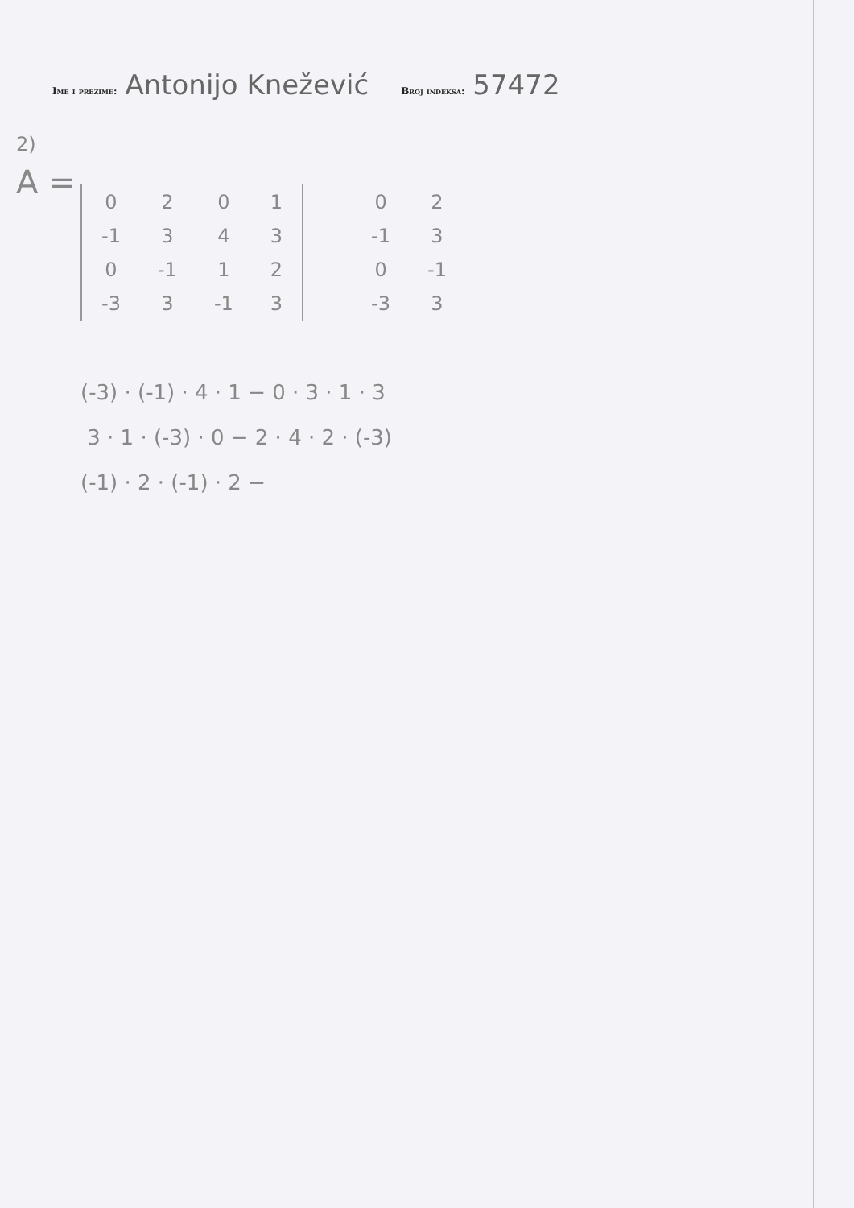Ime i prezime: Antonijo Knežević Broj indeksa: 57472
2)
A =
| 0 | 2 | 0 | 1 |
| -1 | 3 | 4 | 3 |
| 0 | -1 | 1 | 2 |
| -3 | 3 | -1 | 3 |
| 0 | 2 |
| -1 | 3 |
| 0 | -1 |
| -3 | 3 |
(-3) · (-1) · 4 · 1 − 0 · 3 · 1 · 3
3 · 1 · (-3) · 0 − 2 · 4 · 2 · (-3)
(-1) · 2 · (-1) · 2 −